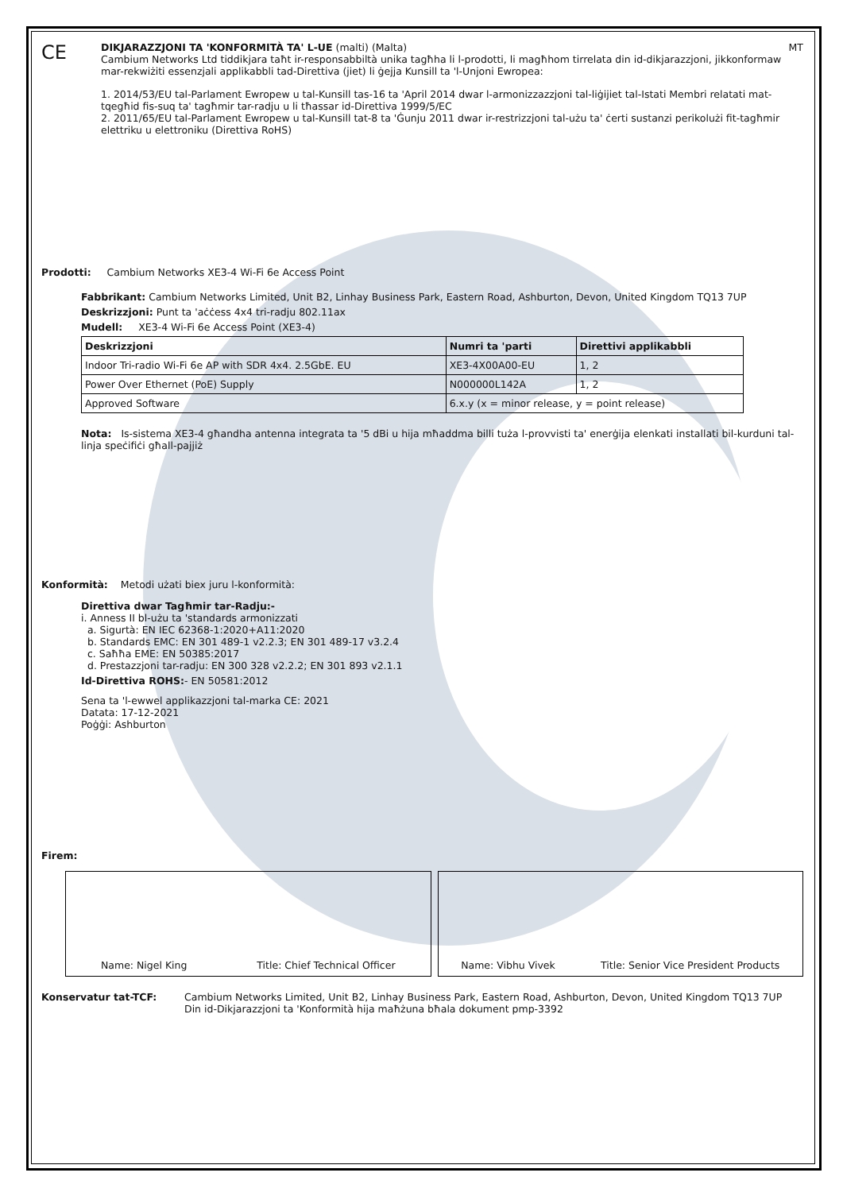CE
DIKJARAZZJONI TA 'KONFORMITÀ TA' L-UE (malti) (Malta) MT
Cambium Networks Ltd tiddikjara taħt ir-responsabbiltà unika tagħha li l-prodotti, li magħhom tirrelata din id-dikjarazzjoni, jikkonformaw mar-rekwiżiti essenzjali applikabbli tad-Direttiva (jiet) li ġejja Kunsill ta 'l-Unjoni Ewropea:
1. 2014/53/EU tal-Parlament Ewropew u tal-Kunsill tas-16 ta 'April 2014 dwar l-armonizzazzjoni tal-liġijiet tal-Istati Membri relatati mat-tqegħid fis-suq ta' tagħmir tar-radju u li tħassar id-Direttiva 1999/5/EC
2. 2011/65/EU tal-Parlament Ewropew u tal-Kunsill tat-8 ta 'Ġunju 2011 dwar ir-restrizzjoni tal-użu ta' ċerti sustanzi perikolużi fit-tagħmir elettriku u elettroniku (Direttiva RoHS)
Prodotti: Cambium Networks XE3-4 Wi-Fi 6e Access Point
Fabbrikant: Cambium Networks Limited, Unit B2, Linhay Business Park, Eastern Road, Ashburton, Devon, United Kingdom TQ13 7UP
Deskrizzjoni: Punt ta 'aċċess 4x4 tri-radju 802.11ax
Mudell: XE3-4 Wi-Fi 6e Access Point (XE3-4)
| Deskrizzjoni | Numri ta 'parti | Direttivi applikabbli |
| --- | --- | --- |
| Indoor Tri-radio Wi-Fi 6e AP with SDR 4x4. 2.5GbE. EU | XE3-4X00A00-EU | 1, 2 |
| Power Over Ethernet (PoE) Supply | N000000L142A | 1, 2 |
| Approved Software | 6.x.y (x = minor release, y = point release) | |
Nota: Is-sistema XE3-4 għandha antenna integrata ta '5 dBi u hija mħaddma billi tuża l-provvisti ta' enerġija elenkati installati bil-kurduni tal-linja speċifiċi għall-pajjiż
Konformità: Metodi użati biex juru l-konformità:
Direttiva dwar Tagħmir tar-Radju:-
i. Anness II bl-użu ta 'standards armonizzati
a. Sigurtà: EN IEC 62368-1:2020+A11:2020
b. Standards EMC: EN 301 489-1 v2.2.3; EN 301 489-17 v3.2.4
c. Saħħa EME: EN 50385:2017
d. Prestazzjoni tar-radju: EN 300 328 v2.2.2; EN 301 893 v2.1.1
Id-Direttiva ROHS:- EN 50581:2012
Sena ta 'l-ewwel applikazzjoni tal-marka CE: 2021
Datata: 17-12-2021
Poġġi: Ashburton
Firem:
Name: Nigel King Title: Chief Technical Officer
Name: Vibhu Vivek Title: Senior Vice President Products
Konservatur tat-TCF: Cambium Networks Limited, Unit B2, Linhay Business Park, Eastern Road, Ashburton, Devon, United Kingdom TQ13 7UP
Din id-Dikjarazzjoni ta 'Konformità hija maħżuna bħala dokument pmp-3392